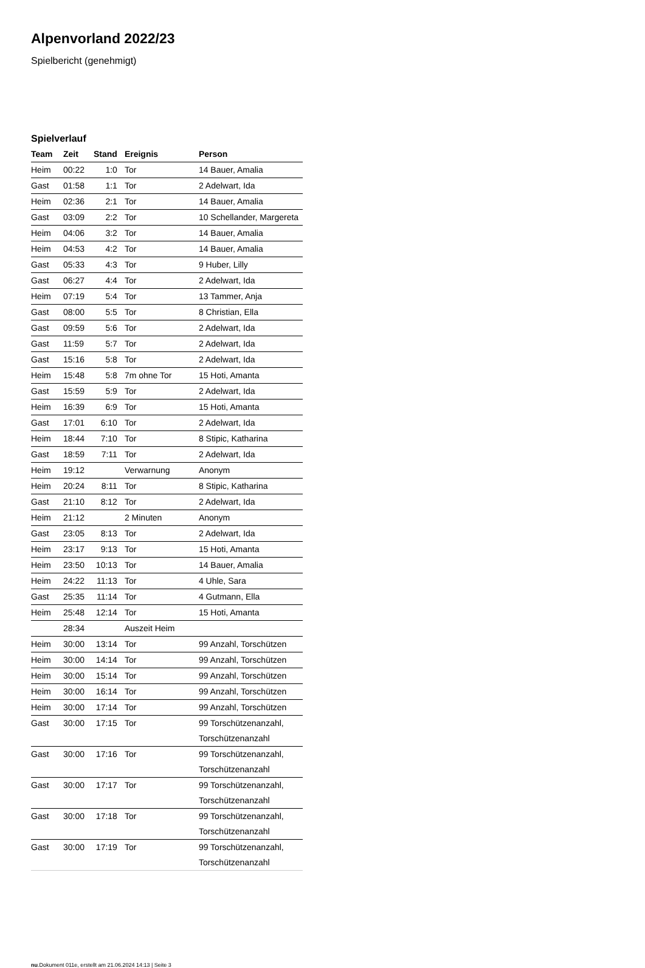Alpenvorland 2022/23
Spielbericht (genehmigt)
Spielverlauf
| Team | Zeit | Stand | Ereignis | Person |
| --- | --- | --- | --- | --- |
| Heim | 00:22 | 1:0 | Tor | 14 Bauer, Amalia |
| Gast | 01:58 | 1:1 | Tor | 2 Adelwart, Ida |
| Heim | 02:36 | 2:1 | Tor | 14 Bauer, Amalia |
| Gast | 03:09 | 2:2 | Tor | 10 Schellander, Margereta |
| Heim | 04:06 | 3:2 | Tor | 14 Bauer, Amalia |
| Heim | 04:53 | 4:2 | Tor | 14 Bauer, Amalia |
| Gast | 05:33 | 4:3 | Tor | 9 Huber, Lilly |
| Gast | 06:27 | 4:4 | Tor | 2 Adelwart, Ida |
| Heim | 07:19 | 5:4 | Tor | 13 Tammer, Anja |
| Gast | 08:00 | 5:5 | Tor | 8 Christian, Ella |
| Gast | 09:59 | 5:6 | Tor | 2 Adelwart, Ida |
| Gast | 11:59 | 5:7 | Tor | 2 Adelwart, Ida |
| Gast | 15:16 | 5:8 | Tor | 2 Adelwart, Ida |
| Heim | 15:48 | 5:8 | 7m ohne Tor | 15 Hoti, Amanta |
| Gast | 15:59 | 5:9 | Tor | 2 Adelwart, Ida |
| Heim | 16:39 | 6:9 | Tor | 15 Hoti, Amanta |
| Gast | 17:01 | 6:10 | Tor | 2 Adelwart, Ida |
| Heim | 18:44 | 7:10 | Tor | 8 Stipic, Katharina |
| Gast | 18:59 | 7:11 | Tor | 2 Adelwart, Ida |
| Heim | 19:12 | | Verwarnung | Anonym |
| Heim | 20:24 | 8:11 | Tor | 8 Stipic, Katharina |
| Gast | 21:10 | 8:12 | Tor | 2 Adelwart, Ida |
| Heim | 21:12 | | 2 Minuten | Anonym |
| Gast | 23:05 | 8:13 | Tor | 2 Adelwart, Ida |
| Heim | 23:17 | 9:13 | Tor | 15 Hoti, Amanta |
| Heim | 23:50 | 10:13 | Tor | 14 Bauer, Amalia |
| Heim | 24:22 | 11:13 | Tor | 4 Uhle, Sara |
| Gast | 25:35 | 11:14 | Tor | 4 Gutmann, Ella |
| Heim | 25:48 | 12:14 | Tor | 15 Hoti, Amanta |
| | 28:34 | | Auszeit Heim | |
| Heim | 30:00 | 13:14 | Tor | 99 Anzahl, Torschützen |
| Heim | 30:00 | 14:14 | Tor | 99 Anzahl, Torschützen |
| Heim | 30:00 | 15:14 | Tor | 99 Anzahl, Torschützen |
| Heim | 30:00 | 16:14 | Tor | 99 Anzahl, Torschützen |
| Heim | 30:00 | 17:14 | Tor | 99 Anzahl, Torschützen |
| Gast | 30:00 | 17:15 | Tor | 99 Torschützenanzahl, Torschützenanzahl |
| Gast | 30:00 | 17:16 | Tor | 99 Torschützenanzahl, Torschützenanzahl |
| Gast | 30:00 | 17:17 | Tor | 99 Torschützenanzahl, Torschützenanzahl |
| Gast | 30:00 | 17:18 | Tor | 99 Torschützenanzahl, Torschützenanzahl |
| Gast | 30:00 | 17:19 | Tor | 99 Torschützenanzahl, Torschützenanzahl |
nu.Dokument 011e, erstellt am 21.06.2024 14:13 | Seite 3